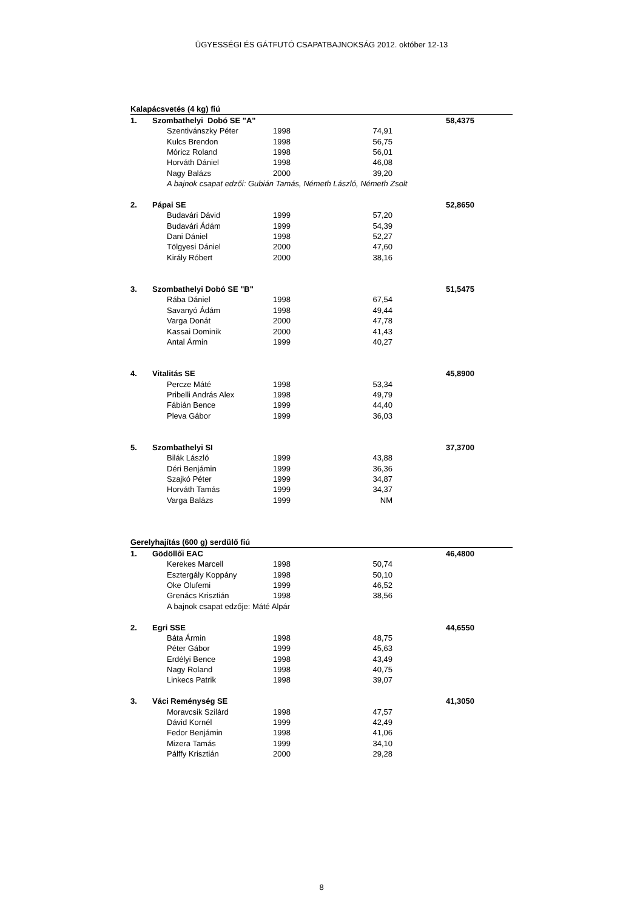ÜGYESSÉGI ÉS GÁTFUTÓ CSAPATBAJNOKSÁG 2012. október 12-13
| Kalapácsvetés (4 kg) fiú | | | | | | |
| 1. | Szombathelyi Dobó SE "A" | | | | 58,4375 | |
| | | Szentivánszky Péter | 1998 | 74,91 | | |
| | | Kulcs Brendon | 1998 | 56,75 | | |
| | | Móricz Roland | 1998 | 56,01 | | |
| | | Horváth Dániel | 1998 | 46,08 | | |
| | | Nagy Balázs | 2000 | 39,20 | | |
| | | A bajnok csapat edzői: Gubián Tamás, Németh László, Németh Zsolt | | | | |
| 2. | Pápai SE | | | | 52,8650 | |
| | | Budavári Dávid | 1999 | 57,20 | | |
| | | Budavári Ádám | 1999 | 54,39 | | |
| | | Dani Dániel | 1998 | 52,27 | | |
| | | Tölgyesi Dániel | 2000 | 47,60 | | |
| | | Király Róbert | 2000 | 38,16 | | |
| 3. | Szombathelyi Dobó SE "B" | | | | 51,5475 | |
| | | Rába Dániel | 1998 | 67,54 | | |
| | | Savanyó Ádám | 1998 | 49,44 | | |
| | | Varga Donát | 2000 | 47,78 | | |
| | | Kassai Dominik | 2000 | 41,43 | | |
| | | Antal Ármin | 1999 | 40,27 | | |
| 4. | Vitalitás SE | | | | 45,8900 | |
| | | Percze Máté | 1998 | 53,34 | | |
| | | Pribelli András Alex | 1998 | 49,79 | | |
| | | Fábián Bence | 1999 | 44,40 | | |
| | | Pleva Gábor | 1999 | 36,03 | | |
| 5. | Szombathelyi SI | | | | 37,3700 | |
| | | Bilák László | 1999 | 43,88 | | |
| | | Déri Benjámin | 1999 | 36,36 | | |
| | | Szajkó Péter | 1999 | 34,87 | | |
| | | Horváth Tamás | 1999 | 34,37 | | |
| | | Varga Balázs | 1999 | NM | | |
| Gerelyhajítás (600 g) serdülő fiú | | | | | | |
| 1. | Gödöllői EAC | | | | 46,4800 | |
| | | Kerekes Marcell | 1998 | 50,74 | | |
| | | Esztergály Koppány | 1998 | 50,10 | | |
| | | Oke Olufemi | 1999 | 46,52 | | |
| | | Grenács Krisztián | 1998 | 38,56 | | |
| | | A bajnok csapat edzője: Máté Alpár | | | | |
| 2. | Egri SSE | | | | 44,6550 | |
| | | Báta Ármin | 1998 | 48,75 | | |
| | | Péter Gábor | 1999 | 45,63 | | |
| | | Erdélyi Bence | 1998 | 43,49 | | |
| | | Nagy Roland | 1998 | 40,75 | | |
| | | Linkecs Patrik | 1998 | 39,07 | | |
| 3. | Váci Reménység SE | | | | 41,3050 | |
| | | Moravcsik Szilárd | 1998 | 47,57 | | |
| | | Dávid Kornél | 1999 | 42,49 | | |
| | | Fedor Benjámin | 1998 | 41,06 | | |
| | | Mizera Tamás | 1999 | 34,10 | | |
| | | Pálffy Krisztián | 2000 | 29,28 | | |
8